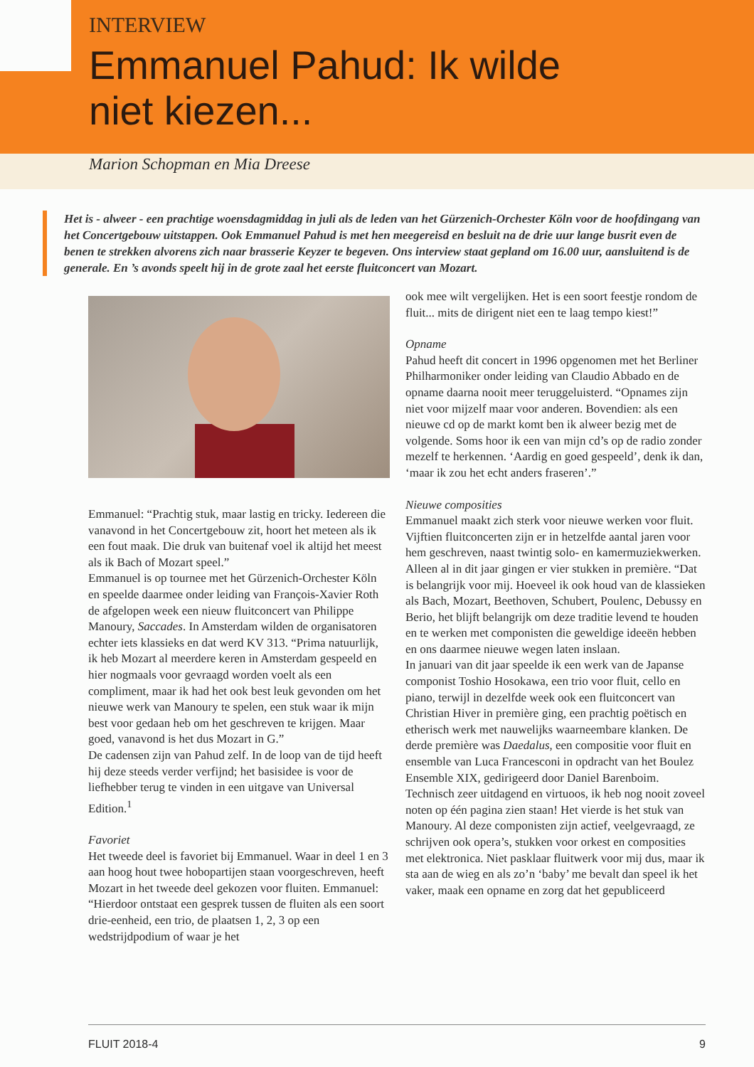INTERVIEW
Emmanuel Pahud: Ik wilde
niet kiezen...
Marion Schopman en Mia Dreese
Het is - alweer - een prachtige woensdagmiddag in juli als de leden van het Gürzenich-Orchester Köln voor de hoofdingang van het Concertgebouw uitstappen. Ook Emmanuel Pahud is met hen meegereisd en besluit na de drie uur lange busrit even de benen te strekken alvorens zich naar brasserie Keyzer te begeven. Ons interview staat gepland om 16.00 uur, aansluitend is de generale. En ’s avonds speelt hij in de grote zaal het eerste fluitconcert van Mozart.
Emmanuel: “Prachtig stuk, maar lastig en tricky. Iedereen die vanavond in het Concertgebouw zit, hoort het meteen als ik een fout maak. Die druk van buitenaf voel ik altijd het meest als ik Bach of Mozart speel.”
Emmanuel is op tournee met het Gürzenich-Orchester Köln en speelde daarmee onder leiding van François-Xavier Roth de afgelopen week een nieuw fluitconcert van Philippe Manoury, Saccades. In Amsterdam wilden de organisatoren echter iets klassieks en dat werd KV 313. “Prima natuurlijk, ik heb Mozart al meerdere keren in Amsterdam gespeeld en hier nogmaals voor gevraagd worden voelt als een compliment, maar ik had het ook best leuk gevonden om het nieuwe werk van Manoury te spelen, een stuk waar ik mijn best voor gedaan heb om het geschreven te krijgen. Maar goed, vanavond is het dus Mozart in G.”
De cadensen zijn van Pahud zelf. In de loop van de tijd heeft hij deze steeds verder verfijnd; het basisidee is voor de liefhebber terug te vinden in een uitgave van Universal Edition.<sup>1</sup>
Favoriet
Het tweede deel is favoriet bij Emmanuel. Waar in deel 1 en 3 aan hoog hout twee hobopartijen staan voorgeschreven, heeft Mozart in het tweede deel gekozen voor fluiten. Emmanuel: “Hierdoor ontstaat een gesprek tussen de fluiten als een soort drie-eenheid, een trio, de plaatsen 1, 2, 3 op een wedstrijdpodium of waar je het
ook mee wilt vergelijken. Het is een soort feestje rondom de fluit... mits de dirigent niet een te laag tempo kiest!”
Opname
Pahud heeft dit concert in 1996 opgenomen met het Berliner Philharmoniker onder leiding van Claudio Abbado en de opname daarna nooit meer teruggeluisterd. “Opnames zijn niet voor mijzelf maar voor anderen. Bovendien: als een nieuwe cd op de markt komt ben ik alweer bezig met de volgende. Soms hoor ik een van mijn cd’s op de radio zonder mezelf te herkennen. ‘Aardig en goed gespeeld’, denk ik dan, ‘maar ik zou het echt anders fraseren’.”
Nieuwe composities
Emmanuel maakt zich sterk voor nieuwe werken voor fluit. Vijftien fluitconcerten zijn er in hetzelfde aantal jaren voor hem geschreven, naast twintig solo- en kamermuziekwerken. Alleen al in dit jaar gingen er vier stukken in première. “Dat is belangrijk voor mij. Hoeveel ik ook houd van de klassieken als Bach, Mozart, Beethoven, Schubert, Poulenc, Debussy en Berio, het blijft belangrijk om deze traditie levend te houden en te werken met componisten die geweldige ideeën hebben en ons daarmee nieuwe wegen laten inslaan.
In januari van dit jaar speelde ik een werk van de Japanse componist Toshio Hosokawa, een trio voor fluit, cello en piano, terwijl in dezelfde week ook een fluitconcert van Christian Hiver in première ging, een prachtig poëtisch en etherisch werk met nauwelijks waarneembare klanken. De derde première was Daedalus, een compositie voor fluit en ensemble van Luca Francesconi in opdracht van het Boulez Ensemble XIX, gedirigeerd door Daniel Barenboim. Technisch zeer uitdagend en virtuoos, ik heb nog nooit zoveel noten op één pagina zien staan! Het vierde is het stuk van Manoury. Al deze componisten zijn actief, veelgevraagd, ze schrijven ook opera’s, stukken voor orkest en composities met elektronica. Niet pasklaar fluitwerk voor mij dus, maar ik sta aan de wieg en als zo’n ‘baby’ me bevalt dan speel ik het vaker, maak een opname en zorg dat het gepubliceerd
FLUIT 2018-4 9